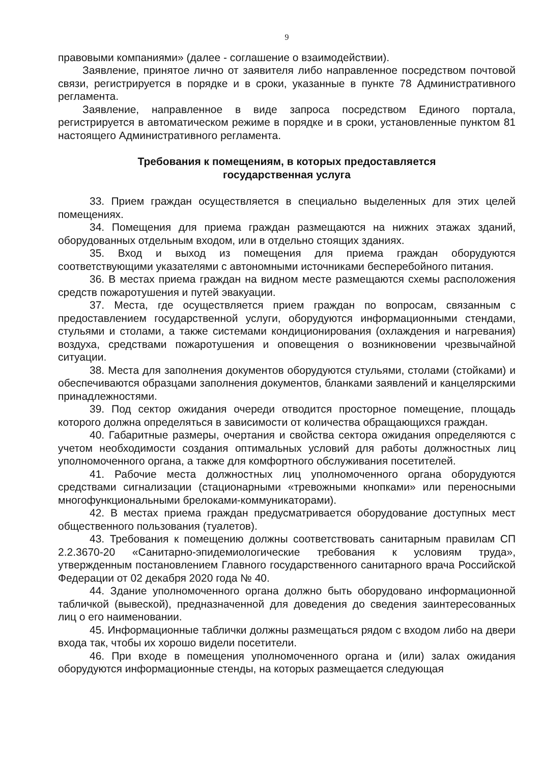9
правовыми компаниями» (далее - соглашение о взаимодействии).
Заявление, принятое лично от заявителя либо направленное посредством почтовой связи, регистрируется в порядке и в сроки, указанные в пункте 78 Административного регламента.
Заявление, направленное в виде запроса посредством Единого портала, регистрируется в автоматическом режиме в порядке и в сроки, установленные пунктом 81 настоящего Административного регламента.
Требования к помещениям, в которых предоставляется
государственная услуга
33. Прием граждан осуществляется в специально выделенных для этих целей помещениях.
34. Помещения для приема граждан размещаются на нижних этажах зданий, оборудованных отдельным входом, или в отдельно стоящих зданиях.
35. Вход и выход из помещения для приема граждан оборудуются соответствующими указателями с автономными источниками бесперебойного питания.
36. В местах приема граждан на видном месте размещаются схемы расположения средств пожаротушения и путей эвакуации.
37. Места, где осуществляется прием граждан по вопросам, связанным с предоставлением государственной услуги, оборудуются информационными стендами, стульями и столами, а также системами кондиционирования (охлаждения и нагревания) воздуха, средствами пожаротушения и оповещения о возникновении чрезвычайной ситуации.
38. Места для заполнения документов оборудуются стульями, столами (стойками) и обеспечиваются образцами заполнения документов, бланками заявлений и канцелярскими принадлежностями.
39. Под сектор ожидания очереди отводится просторное помещение, площадь которого должна определяться в зависимости от количества обращающихся граждан.
40. Габаритные размеры, очертания и свойства сектора ожидания определяются с учетом необходимости создания оптимальных условий для работы должностных лиц уполномоченного органа, а также для комфортного обслуживания посетителей.
41. Рабочие места должностных лиц уполномоченного органа оборудуются средствами сигнализации (стационарными «тревожными кнопками» или переносными многофункциональными брелоками-коммуникаторами).
42. В местах приема граждан предусматривается оборудование доступных мест общественного пользования (туалетов).
43. Требования к помещению должны соответствовать санитарным правилам СП 2.2.3670-20 «Санитарно-эпидемиологические требования к условиям труда», утвержденным постановлением Главного государственного санитарного врача Российской Федерации от 02 декабря 2020 года № 40.
44. Здание уполномоченного органа должно быть оборудовано информационной табличкой (вывеской), предназначенной для доведения до сведения заинтересованных лиц о его наименовании.
45. Информационные таблички должны размещаться рядом с входом либо на двери входа так, чтобы их хорошо видели посетители.
46. При входе в помещения уполномоченного органа и (или) залах ожидания оборудуются информационные стенды, на которых размещается следующая